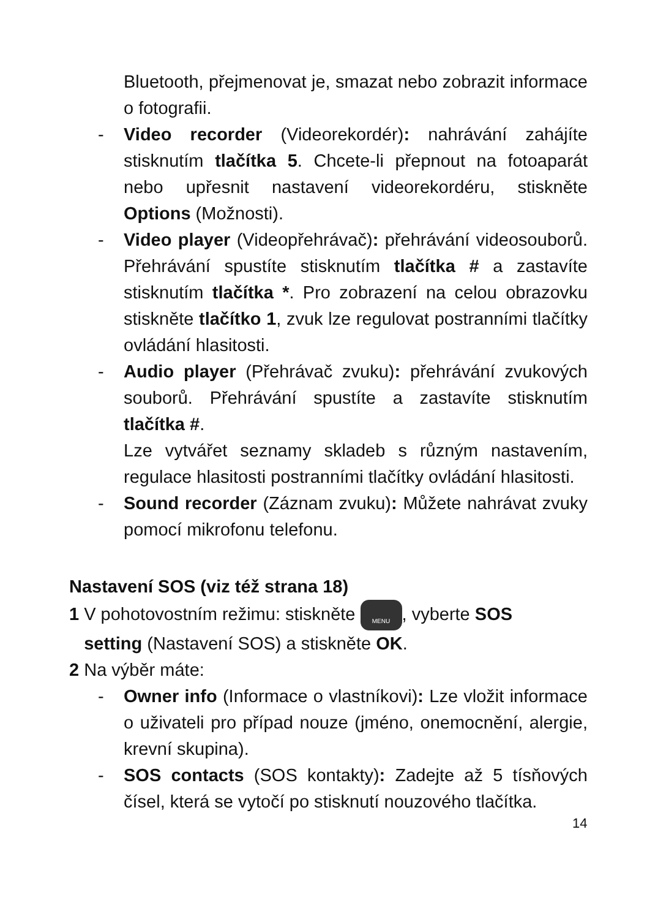Bluetooth, přejmenovat je, smazat nebo zobrazit informace o fotografii.
- Video recorder (Videorekordér): nahrávání zahájíte stisknutím tlačítka 5. Chcete-li přepnout na fotoaparát nebo upřesnit nastavení videorekordéru, stiskněte Options (Možnosti).
- Video player (Videopřehrávač): přehrávání videosouborů. Přehrávání spustíte stisknutím tlačítka # a zastavíte stisknutím tlačítka *. Pro zobrazení na celou obrazovku stiskněte tlačítko 1, zvuk lze regulovat postranními tlačítky ovládání hlasitosti.
- Audio player (Přehrávač zvuku): přehrávání zvukových souborů. Přehrávání spustíte a zastavíte stisknutím tlačítka #.
Lze vytvářet seznamy skladeb s různým nastavením, regulace hlasitosti postranními tlačítky ovládání hlasitosti.
- Sound recorder (Záznam zvuku): Můžete nahrávat zvuky pomocí mikrofonu telefonu.
Nastavení SOS (viz též strana 18)
1 V pohotovostním režimu: stiskněte MENU, vyberte SOS
setting (Nastavení SOS) a stiskněte OK.
2 Na výběr máte:
- Owner info (Informace o vlastníkovi): Lze vložit informace o uživateli pro případ nouze (jméno, onemocnění, alergie, krevní skupina).
- SOS contacts (SOS kontakty): Zadejte až 5 tísňových čísel, která se vytočí po stisknutí nouzového tlačítka.
14